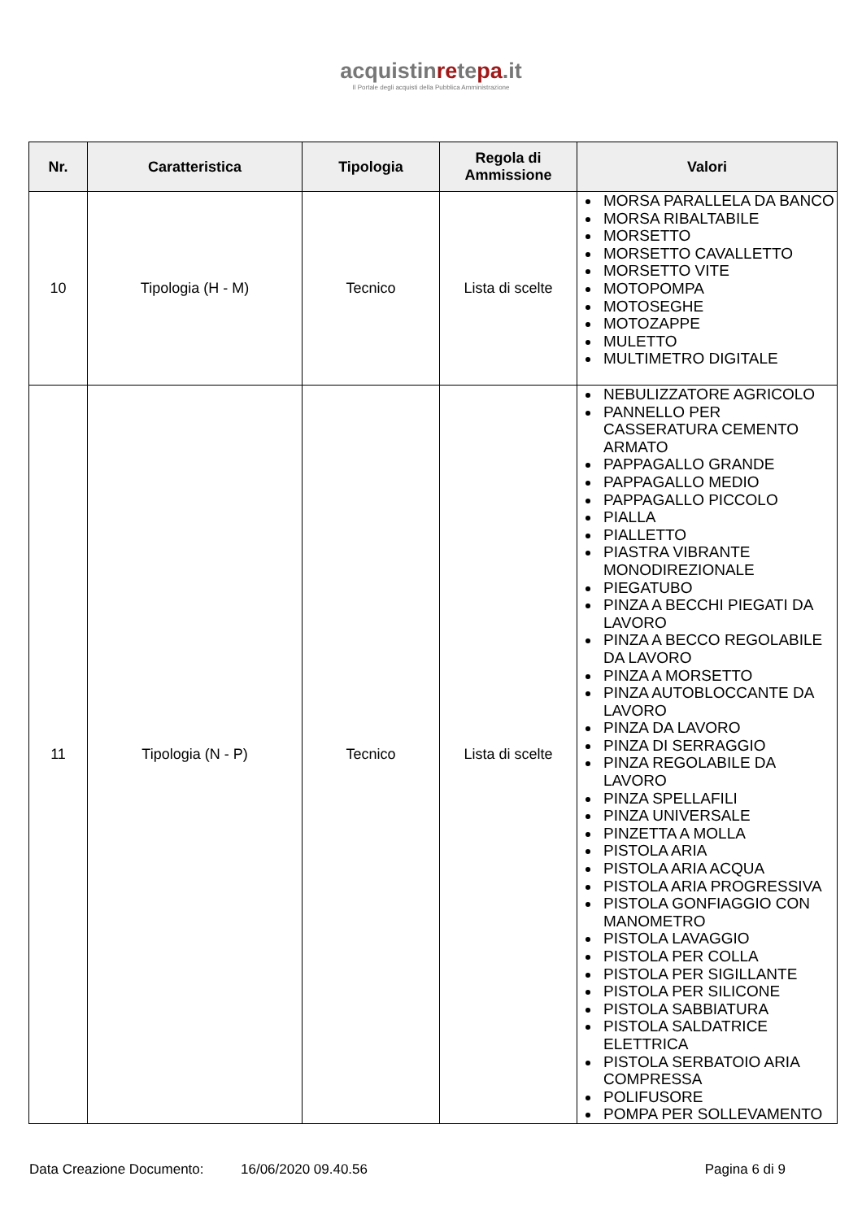acquistinretepa.it
Il Portale degli acquisti della Pubblica Amministrazione
| Nr. | Caratteristica | Tipologia | Regola di Ammissione | Valori |
| --- | --- | --- | --- | --- |
| 10 | Tipologia (H - M) | Tecnico | Lista di scelte | MORSA PARALLELA DA BANCO MORSA RIBALTABILE MORSETTO MORSETTO CAVALLETTO MORSETTO VITE MOTOPOMPA MOTOSEGHE MOTOZAPPE MULETTO MULTIMETRO DIGITALE |
| 11 | Tipologia (N - P) | Tecnico | Lista di scelte | NEBULIZZATORE AGRICOLO PANNELLO PER CASSERATURA CEMENTO ARMATO PAPPAGALLO GRANDE PAPPAGALLO MEDIO PAPPAGALLO PICCOLO PIALLA PIALLETTO PIASTRA VIBRANTE MONODIREZIONALE PIEGATUBO PINZA A BECCHI PIEGATI DA LAVORO PINZA A BECCO REGOLABILE DA LAVORO PINZA A MORSETTO PINZA AUTOBLOCCANTE DA LAVORO PINZA DA LAVORO PINZA DI SERRAGGIO PINZA REGOLABILE DA LAVORO PINZA SPELLAFILI PINZA UNIVERSALE PINZETTA A MOLLA PISTOLA ARIA PISTOLA ARIA ACQUA PISTOLA ARIA PROGRESSIVA PISTOLA GONFIAGGIO CON MANOMETRO PISTOLA LAVAGGIO PISTOLA PER COLLA PISTOLA PER SIGILLANTE PISTOLA PER SILICONE PISTOLA SABBIATURA PISTOLA SALDATRICE ELETTRICA PISTOLA SERBATOIO ARIA COMPRESSA POLIFUSORE POMPA PER SOLLEVAMENTO |
Data Creazione Documento: 16/06/2020 09.40.56 Pagina 6 di 9